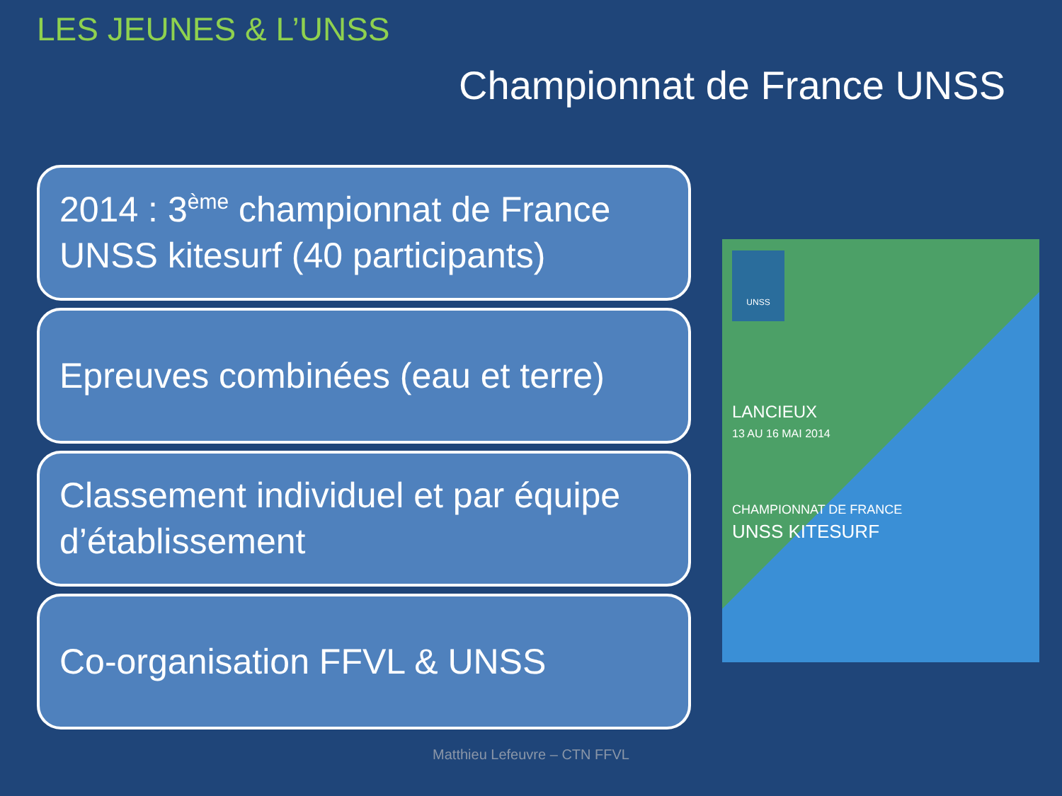LES JEUNES & L’UNSS
Championnat de France UNSS
2014 : 3<sup>ème</sup> championnat de France UNSS kitesurf (40 participants)
Epreuves combinées (eau et terre)
Classement individuel et par équipe d’établissement
Co-organisation FFVL & UNSS
UNSS
LANCIEUX
13 AU 16 MAI 2014
CHAMPIONNAT DE FRANCE
UNSS KITESURF
Matthieu Lefeuvre – CTN FFVL